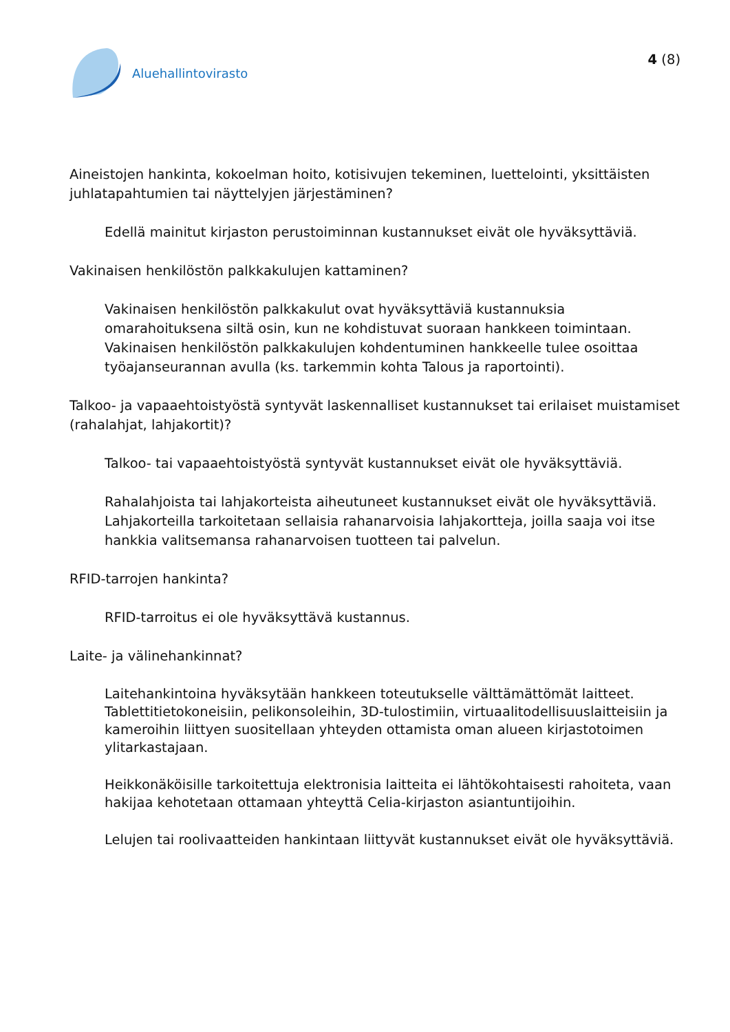Aluehallintovirasto
4 (8)
Aineistojen hankinta, kokoelman hoito, kotisivujen tekeminen, luettelointi, yksittäisten juhlatapahtumien tai näyttelyjen järjestäminen?
Edellä mainitut kirjaston perustoiminnan kustannukset eivät ole hyväksyttäviä.
Vakinaisen henkilöstön palkkakulujen kattaminen?
Vakinaisen henkilöstön palkkakulut ovat hyväksyttäviä kustannuksia omarahoituksena siltä osin, kun ne kohdistuvat suoraan hankkeen toimintaan. Vakinaisen henkilöstön palkkakulujen kohdentuminen hankkeelle tulee osoittaa työajanseurannan avulla (ks. tarkemmin kohta Talous ja raportointi).
Talkoo- ja vapaaehtoistyöstä syntyvät laskennalliset kustannukset tai erilaiset muistamiset (rahalahjat, lahjakortit)?
Talkoo- tai vapaaehtoistyöstä syntyvät kustannukset eivät ole hyväksyttäviä.
Rahalahjoista tai lahjakorteista aiheutuneet kustannukset eivät ole hyväksyttäviä. Lahjakorteilla tarkoitetaan sellaisia rahanarvoisia lahjakortteja, joilla saaja voi itse hankkia valitsemansa rahanarvoisen tuotteen tai palvelun.
RFID-tarrojen hankinta?
RFID-tarroitus ei ole hyväksyttävä kustannus.
Laite- ja välinehankinnat?
Laitehankintoina hyväksytään hankkeen toteutukselle välttämättömät laitteet. Tablettitietokoneisiin, pelikonsoleihin, 3D-tulostimiin, virtuaalitodellisuuslaitteisiin ja kameroihin liittyen suositellaan yhteyden ottamista oman alueen kirjastotoimen ylitarkastajaan.
Heikkonäköisille tarkoitettuja elektronisia laitteita ei lähtökohtaisesti rahoiteta, vaan hakijaa kehotetaan ottamaan yhteyttä Celia-kirjaston asiantuntijoihin.
Lelujen tai roolivaatteiden hankintaan liittyvät kustannukset eivät ole hyväksyttäviä.